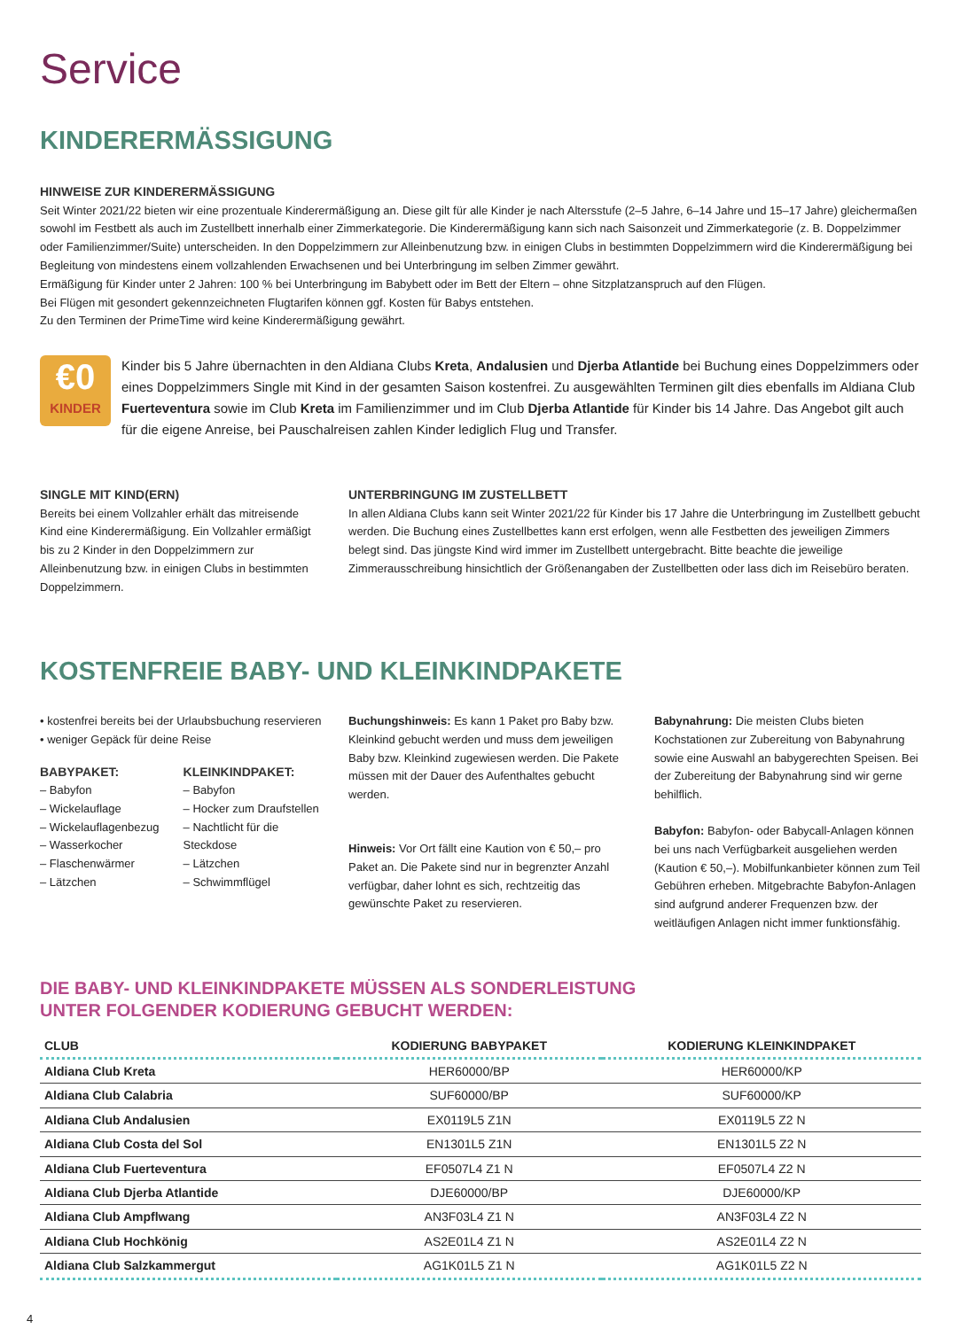Service
KINDERERMÄSSIGUNG
HINWEISE ZUR KINDERERMÄSSIGUNG
Seit Winter 2021/22 bieten wir eine prozentuale Kinderermäßigung an. Diese gilt für alle Kinder je nach Altersstufe (2–5 Jahre, 6–14 Jahre und 15–17 Jahre) gleichermaßen sowohl im Festbett als auch im Zustellbett innerhalb einer Zimmerkategorie. Die Kinderermäßigung kann sich nach Saisonzeit und Zimmerkategorie (z. B. Doppelzimmer oder Familienzimmer/Suite) unterscheiden. In den Doppelzimmern zur Alleinbenutzung bzw. in einigen Clubs in bestimmten Doppelzimmern wird die Kinderermäßigung bei Begleitung von mindestens einem vollzahlenden Erwachsenen und bei Unterbringung im selben Zimmer gewährt.
Ermäßigung für Kinder unter 2 Jahren: 100 % bei Unterbringung im Babybett oder im Bett der Eltern – ohne Sitzplatzanspruch auf den Flügen.
Bei Flügen mit gesondert gekennzeichneten Flugtarifen können ggf. Kosten für Babys entstehen.
Zu den Terminen der PrimeTime wird keine Kinderermäßigung gewährt.
€0
KINDER
Kinder bis 5 Jahre übernachten in den Aldiana Clubs Kreta, Andalusien und Djerba Atlantide bei Buchung eines Doppelzimmers oder eines Doppelzimmers Single mit Kind in der gesamten Saison kostenfrei. Zu ausgewählten Terminen gilt dies ebenfalls im Aldiana Club Fuerteventura sowie im Club Kreta im Familienzimmer und im Club Djerba Atlantide für Kinder bis 14 Jahre. Das Angebot gilt auch für die eigene Anreise, bei Pauschalreisen zahlen Kinder lediglich Flug und Transfer.
SINGLE MIT KIND(ERN)
Bereits bei einem Vollzahler erhält das mitreisende Kind eine Kinderermäßigung. Ein Vollzahler ermäßigt bis zu 2 Kinder in den Doppelzimmern zur Alleinbenutzung bzw. in einigen Clubs in bestimmten Doppelzimmern.
UNTERBRINGUNG IM ZUSTELLBETT
In allen Aldiana Clubs kann seit Winter 2021/22 für Kinder bis 17 Jahre die Unterbringung im Zustellbett gebucht werden. Die Buchung eines Zustellbettes kann erst erfolgen, wenn alle Festbetten des jeweiligen Zimmers belegt sind. Das jüngste Kind wird immer im Zustellbett untergebracht. Bitte beachte die jeweilige Zimmerausschreibung hinsichtlich der Größenangaben der Zustellbetten oder lass dich im Reisebüro beraten.
KOSTENFREIE BABY- UND KLEINKINDPAKETE
• kostenfrei bereits bei der Urlaubsbuchung reservieren
• weniger Gepäck für deine Reise
BABYPAKET:
– Babyfon
– Wickelauflage
– Wickelauflagenbezug
– Wasserkocher
– Flaschenwärmer
– Lätzchen
KLEINKINDPAKET:
– Babyfon
– Hocker zum Draufstellen
– Nachtlicht für die Steckdose
– Lätzchen
– Schwimmflügel
Buchungshinweis: Es kann 1 Paket pro Baby bzw. Kleinkind gebucht werden und muss dem jeweiligen Baby bzw. Kleinkind zugewiesen werden. Die Pakete müssen mit der Dauer des Aufenthaltes gebucht werden.
Hinweis: Vor Ort fällt eine Kaution von € 50,– pro Paket an. Die Pakete sind nur in begrenzter Anzahl verfügbar, daher lohnt es sich, rechtzeitig das gewünschte Paket zu reservieren.
Babynahrung: Die meisten Clubs bieten Kochstationen zur Zubereitung von Babynahrung sowie eine Auswahl an babygerechten Speisen. Bei der Zubereitung der Babynahrung sind wir gerne behilflich.
Babyfon: Babyfon- oder Babycall-Anlagen können bei uns nach Verfügbarkeit ausgeliehen werden (Kaution € 50,–). Mobilfunkanbieter können zum Teil Gebühren erheben. Mitgebrachte Babyfon-Anlagen sind aufgrund anderer Frequenzen bzw. der weitläufigen Anlagen nicht immer funktionsfähig.
DIE BABY- UND KLEINKINDPAKETE MÜSSEN ALS SONDERLEISTUNG
UNTER FOLGENDER KODIERUNG GEBUCHT WERDEN:
| CLUB | KODIERUNG BABYPAKET | KODIERUNG KLEINKINDPAKET |
| --- | --- | --- |
| Aldiana Club Kreta | HER60000/BP | HER60000/KP |
| Aldiana Club Calabria | SUF60000/BP | SUF60000/KP |
| Aldiana Club Andalusien | EX0119L5 Z1N | EX0119L5 Z2 N |
| Aldiana Club Costa del Sol | EN1301L5 Z1N | EN1301L5 Z2 N |
| Aldiana Club Fuerteventura | EF0507L4 Z1 N | EF0507L4 Z2 N |
| Aldiana Club Djerba Atlantide | DJE60000/BP | DJE60000/KP |
| Aldiana Club Ampflwang | AN3F03L4 Z1 N | AN3F03L4 Z2 N |
| Aldiana Club Hochkönig | AS2E01L4 Z1 N | AS2E01L4 Z2 N |
| Aldiana Club Salzkammergut | AG1K01L5 Z1 N | AG1K01L5 Z2 N |
4